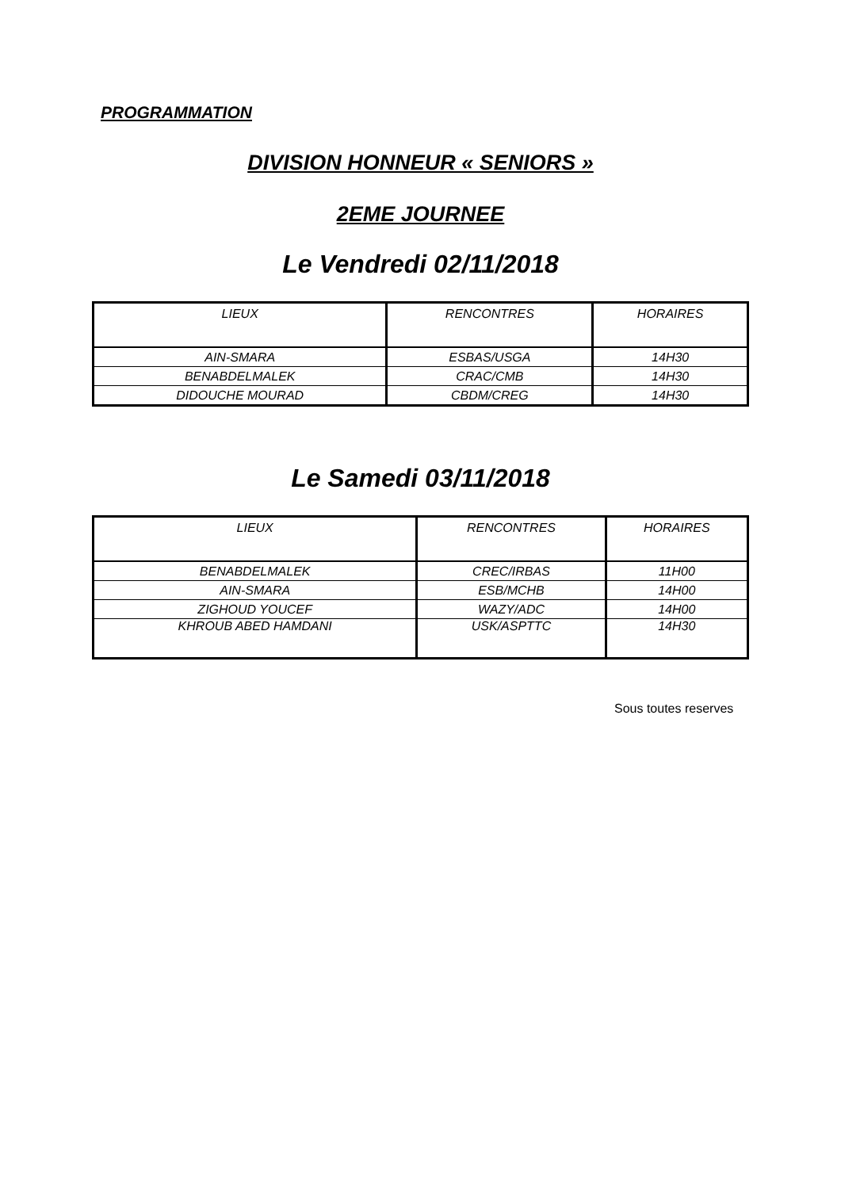PROGRAMMATION
DIVISION HONNEUR « SENIORS »
2EME JOURNEE
Le Vendredi 02/11/2018
| LIEUX | RENCONTRES | HORAIRES |
| --- | --- | --- |
| AIN-SMARA | ESBAS/USGA | 14H30 |
| BENABDELMALEK | CRAC/CMB | 14H30 |
| DIDOUCHE MOURAD | CBDM/CREG | 14H30 |
Le Samedi 03/11/2018
| LIEUX | RENCONTRES | HORAIRES |
| --- | --- | --- |
| BENABDELMALEK | CREC/IRBAS | 11H00 |
| AIN-SMARA | ESB/MCHB | 14H00 |
| ZIGHOUD YOUCEF | WAZY/ADC | 14H00 |
| KHROUB ABED HAMDANI | USK/ASPTTC | 14H30 |
Sous toutes reserves